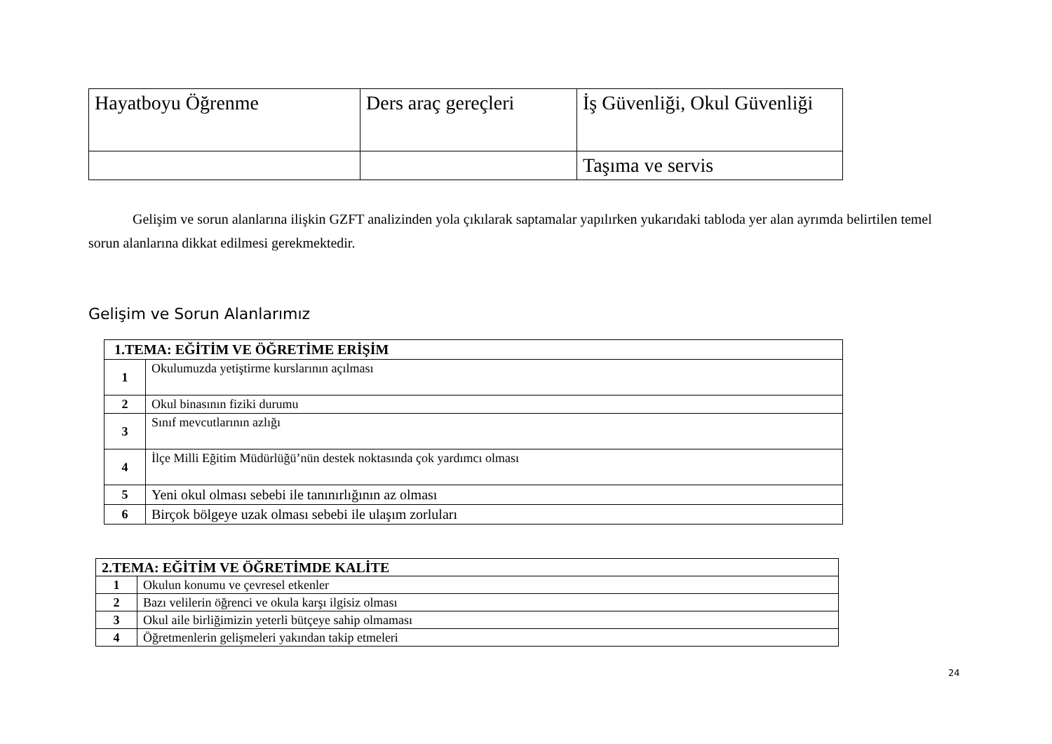| Hayatboyu Öğrenme | Ders araç gereçleri | İş Güvenliği, Okul Güvenliği |
| | | Taşıma ve servis |
Gelişim ve sorun alanlarına ilişkin GZFT analizinden yola çıkılarak saptamalar yapılırken yukarıdaki tabloda yer alan ayrımda belirtilen temel sorun alanlarına dikkat edilmesi gerekmektedir.
Gelişim ve Sorun Alanlarımız
| 1.TEMA: EĞİTİM VE ÖĞRETİME ERİŞİM | |
| 1 | Okulumuzda yetiştirme kurslarının açılması |
| 2 | Okul binasının fiziki durumu |
| 3 | Sınıf mevcutlarının azlığı |
| 4 | İlçe Milli Eğitim Müdürlüğü’nün destek noktasında çok yardımcı olması |
| 5 | Yeni okul olması sebebi ile tanınırlığının az olması |
| 6 | Birçok bölgeye uzak olması sebebi ile ulaşım zorluları |
| 2.TEMA: EĞİTİM VE ÖĞRETİMDE KALİTE | |
| 1 | Okulun konumu ve çevresel etkenler |
| 2 | Bazı velilerin öğrenci ve okula karşı ilgisiz olması |
| 3 | Okul aile birliğimizin yeterli bütçeye sahip olmaması |
| 4 | Öğretmenlerin gelişmeleri yakından takip etmeleri |
24